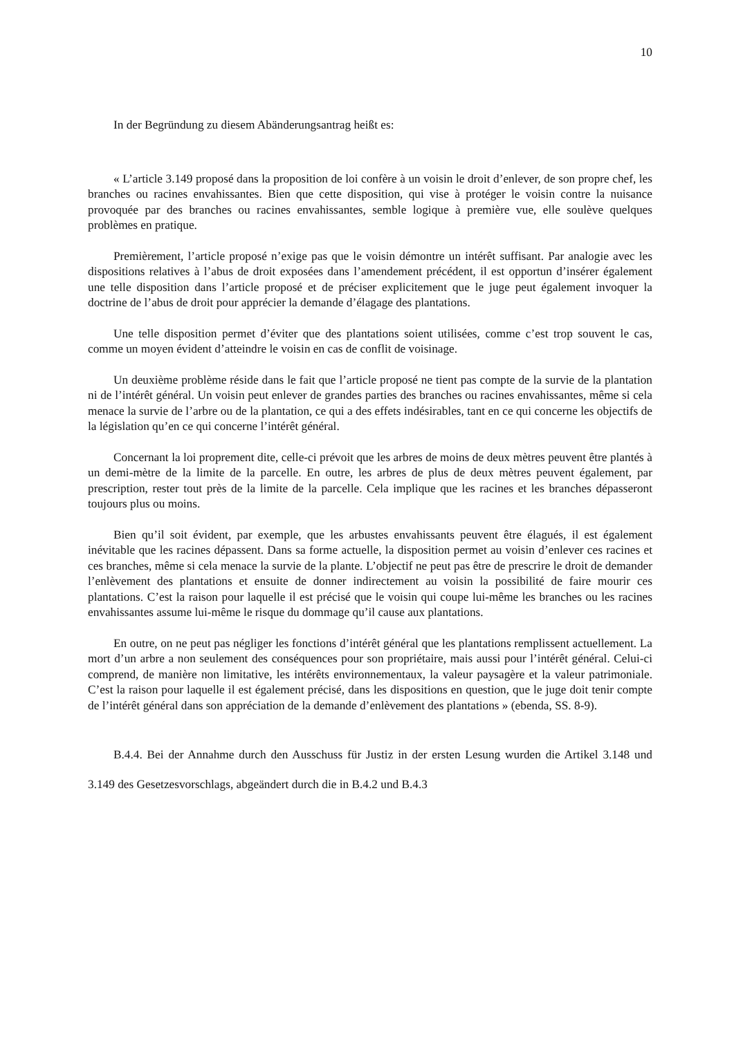10
In der Begründung zu diesem Abänderungsantrag heißt es:
« L’article 3.149 proposé dans la proposition de loi confère à un voisin le droit d’enlever, de son propre chef, les branches ou racines envahissantes. Bien que cette disposition, qui vise à protéger le voisin contre la nuisance provoquée par des branches ou racines envahissantes, semble logique à première vue, elle soulève quelques problèmes en pratique.
Premièrement, l’article proposé n’exige pas que le voisin démontre un intérêt suffisant. Par analogie avec les dispositions relatives à l’abus de droit exposées dans l’amendement précédent, il est opportun d’insérer également une telle disposition dans l’article proposé et de préciser explicitement que le juge peut également invoquer la doctrine de l’abus de droit pour apprécier la demande d’élagage des plantations.
Une telle disposition permet d’éviter que des plantations soient utilisées, comme c’est trop souvent le cas, comme un moyen évident d’atteindre le voisin en cas de conflit de voisinage.
Un deuxième problème réside dans le fait que l’article proposé ne tient pas compte de la survie de la plantation ni de l’intérêt général. Un voisin peut enlever de grandes parties des branches ou racines envahissantes, même si cela menace la survie de l’arbre ou de la plantation, ce qui a des effets indésirables, tant en ce qui concerne les objectifs de la législation qu’en ce qui concerne l’intérêt général.
Concernant la loi proprement dite, celle-ci prévoit que les arbres de moins de deux mètres peuvent être plantés à un demi-mètre de la limite de la parcelle. En outre, les arbres de plus de deux mètres peuvent également, par prescription, rester tout près de la limite de la parcelle. Cela implique que les racines et les branches dépasseront toujours plus ou moins.
Bien qu’il soit évident, par exemple, que les arbustes envahissants peuvent être élagués, il est également inévitable que les racines dépassent. Dans sa forme actuelle, la disposition permet au voisin d’enlever ces racines et ces branches, même si cela menace la survie de la plante. L’objectif ne peut pas être de prescrire le droit de demander l’enlèvement des plantations et ensuite de donner indirectement au voisin la possibilité de faire mourir ces plantations. C’est la raison pour laquelle il est précisé que le voisin qui coupe lui-même les branches ou les racines envahissantes assume lui-même le risque du dommage qu’il cause aux plantations.
En outre, on ne peut pas négliger les fonctions d’intérêt général que les plantations remplissent actuellement. La mort d’un arbre a non seulement des conséquences pour son propriétaire, mais aussi pour l’intérêt général. Celui-ci comprend, de manière non limitative, les intérêts environnementaux, la valeur paysagère et la valeur patrimoniale. C’est la raison pour laquelle il est également précisé, dans les dispositions en question, que le juge doit tenir compte de l’intérêt général dans son appréciation de la demande d’enlèvement des plantations » (ebenda, SS. 8-9).
B.4.4. Bei der Annahme durch den Ausschuss für Justiz in der ersten Lesung wurden die Artikel 3.148 und 3.149 des Gesetzesvorschlags, abgeändert durch die in B.4.2 und B.4.3